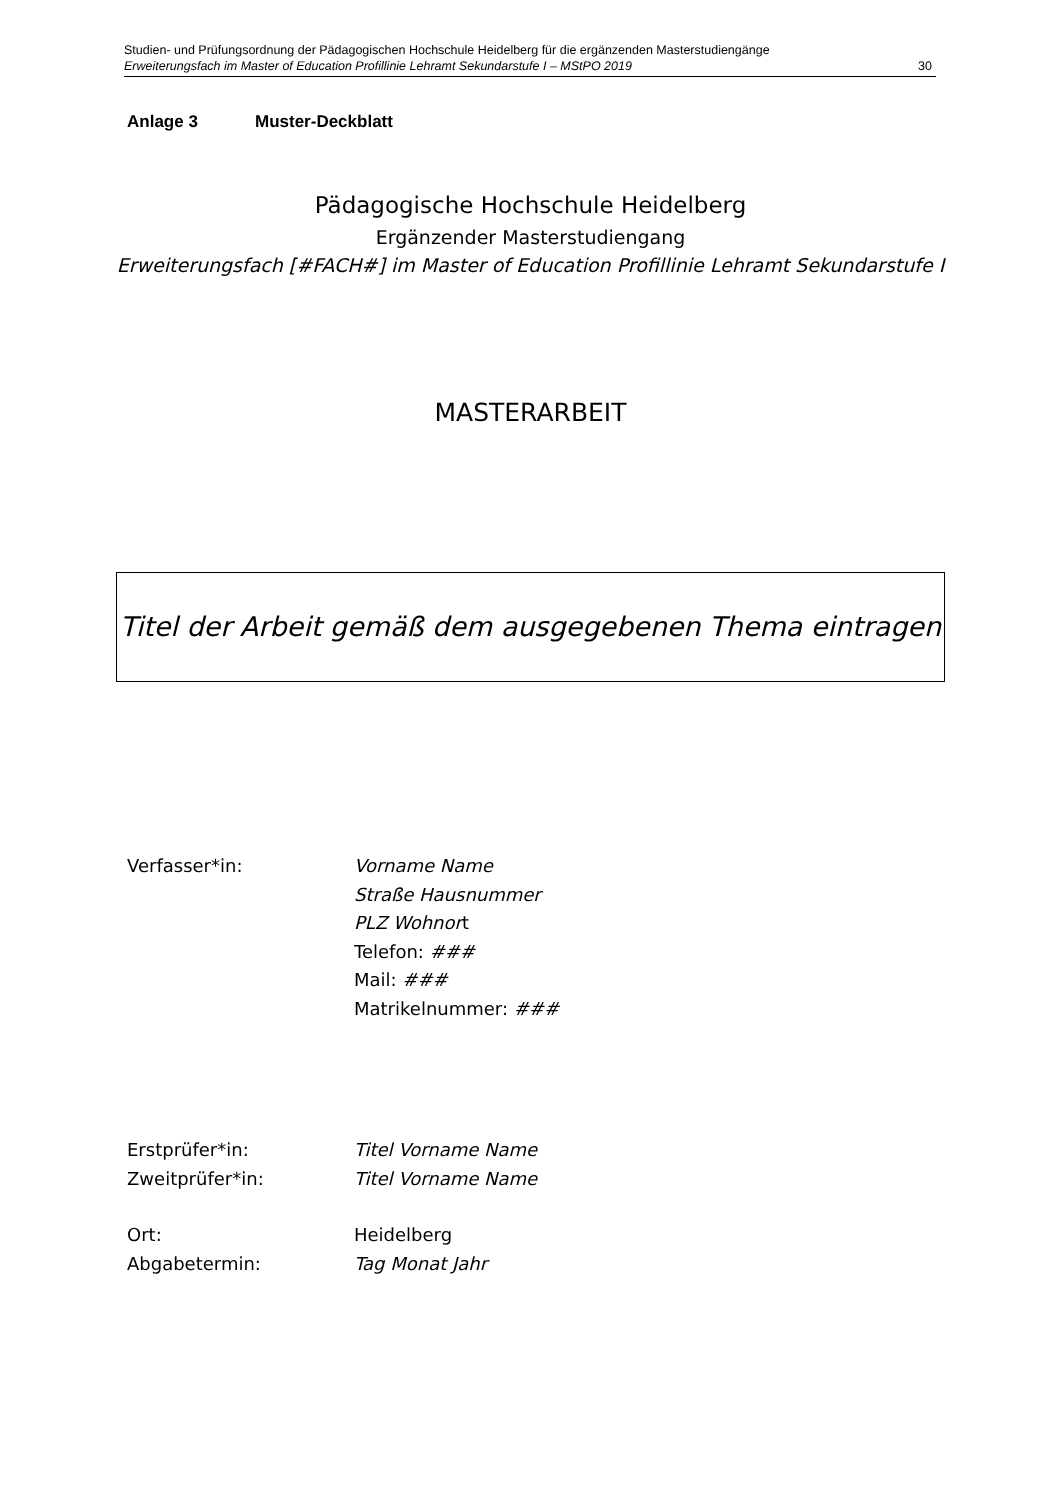Studien- und Prüfungsordnung der Pädagogischen Hochschule Heidelberg für die ergänzenden Masterstudiengänge
Erweiterungsfach im Master of Education Profillinie Lehramt Sekundarstufe I – MStPO 2019 30
Anlage 3 Muster-Deckblatt
Pädagogische Hochschule Heidelberg
Ergänzender Masterstudiengang
Erweiterungsfach [#FACH#] im Master of Education Profillinie Lehramt Sekundarstufe I
MASTERARBEIT
Titel der Arbeit gemäß dem ausgegebenen Thema eintragen
Verfasser*in: Vorname Name
Straße Hausnummer
PLZ Wohnort
Telefon: ###
Mail: ###
Matrikelnummer: ###
Erstprüfer*in: Titel Vorname Name
Zweitprüfer*in: Titel Vorname Name
Ort:
Heidelberg
Abgabetermin: Tag Monat Jahr